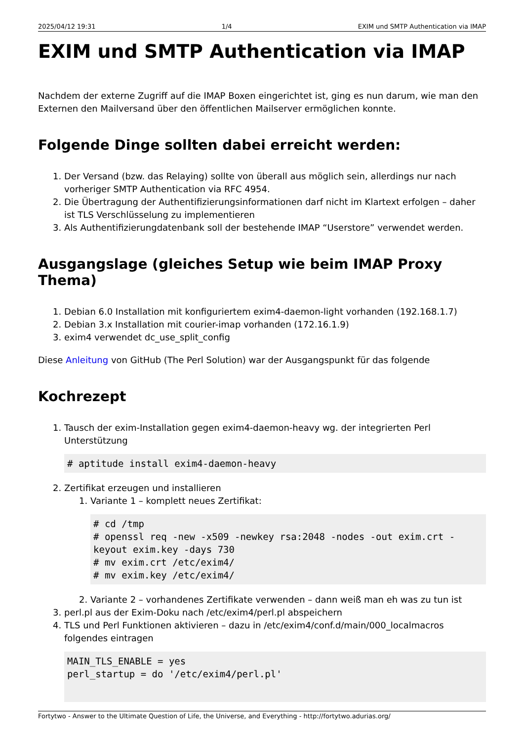2025/04/12 19:31 1/4 EXIM und SMTP Authentication via IMAP
EXIM und SMTP Authentication via IMAP
Nachdem der externe Zugriff auf die IMAP Boxen eingerichtet ist, ging es nun darum, wie man den Externen den Mailversand über den öffentlichen Mailserver ermöglichen konnte.
Folgende Dinge sollten dabei erreicht werden:
1. Der Versand (bzw. das Relaying) sollte von überall aus möglich sein, allerdings nur nach vorheriger SMTP Authentication via RFC 4954.
2. Die Übertragung der Authentifizierungsinformationen darf nicht im Klartext erfolgen – daher ist TLS Verschlüsselung zu implementieren
3. Als Authentifizierungdatenbank soll der bestehende IMAP “Userstore” verwendet werden.
Ausgangslage (gleiches Setup wie beim IMAP Proxy Thema)
1. Debian 6.0 Installation mit konfiguriertem exim4-daemon-light vorhanden (192.168.1.7)
2. Debian 3.x Installation mit courier-imap vorhanden (172.16.1.9)
3. exim4 verwendet dc_use_split_config
Diese Anleitung von GitHub (The Perl Solution) war der Ausgangspunkt für das folgende
Kochrezept
1. Tausch der exim-Installation gegen exim4-daemon-heavy wg. der integrierten Perl Unterstützung
# aptitude install exim4-daemon-heavy
2. Zertifikat erzeugen und installieren
1. Variante 1 – komplett neues Zertifikat:
# cd /tmp
# openssl req -new -x509 -newkey rsa:2048 -nodes -out exim.crt -keyout exim.key -days 730
# mv exim.crt /etc/exim4/
# mv exim.key /etc/exim4/
2. Variante 2 – vorhandenes Zertifikate verwenden – dann weiß man eh was zu tun ist
3. perl.pl aus der Exim-Doku nach /etc/exim4/perl.pl abspeichern
4. TLS und Perl Funktionen aktivieren – dazu in /etc/exim4/conf.d/main/000_localmacros folgendes eintragen
MAIN_TLS_ENABLE = yes
perl_startup = do '/etc/exim4/perl.pl'
Fortytwo - Answer to the Ultimate Question of Life, the Universe, and Everything - http://fortytwo.adurias.org/